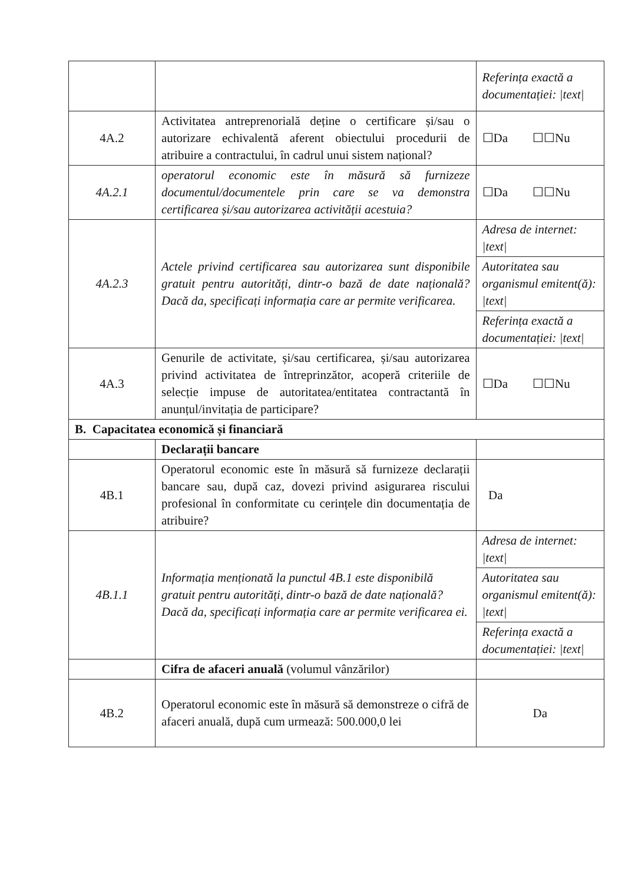| | | Referința exactă a documentației: /text/ |
| 4A.2 | Activitatea antreprenorială deține o certificare și/sau o autorizare echivalentă aferent obiectului procedurii de atribuire a contractului, în cadrul unui sistem național? | ☐Da ☐☐Nu |
| 4A.2.1 | operatorul economic este în măsură să furnizeze documentul/documentele prin care se va demonstra certificarea și/sau autorizarea activității acestuia? | ☐Da ☐☐Nu |
| 4A.2.3 | Actele privind certificarea sau autorizarea sunt disponibile gratuit pentru autorități, dintr-o bază de date națională? Dacă da, specificați informația care ar permite verificarea. | Adresa de internet: /text/ Autoritatea sau organismul emitent(ă): /text/ Referința exactă a documentației: /text/ |
| 4A.3 | Genurile de activitate, și/sau certificarea, și/sau autorizarea privind activitatea de întreprinzător, acoperă criteriile de selecție impuse de autoritatea/entitatea contractantă în anunțul/invitația de participare? | ☐Da ☐☐Nu |
| B. Capacitatea economică și financiară | | |
| | Declarații bancare | |
| 4B.1 | Operatorul economic este în măsură să furnizeze declarații bancare sau, după caz, dovezi privind asigurarea riscului profesional în conformitate cu cerințele din documentația de atribuire? | Da |
| 4B.1.1 | Informația menționată la punctul 4B.1 este disponibilă gratuit pentru autorități, dintr-o bază de date națională? Dacă da, specificați informația care ar permite verificarea ei. | Adresa de internet: /text/ Autoritatea sau organismul emitent(ă): /text/ Referința exactă a documentației: /text/ |
| | Cifra de afaceri anuală (volumul vânzărilor) | |
| 4B.2 | Operatorul economic este în măsură să demonstreze o cifră de afaceri anuală, după cum urmează: 500.000,0 lei | Da |